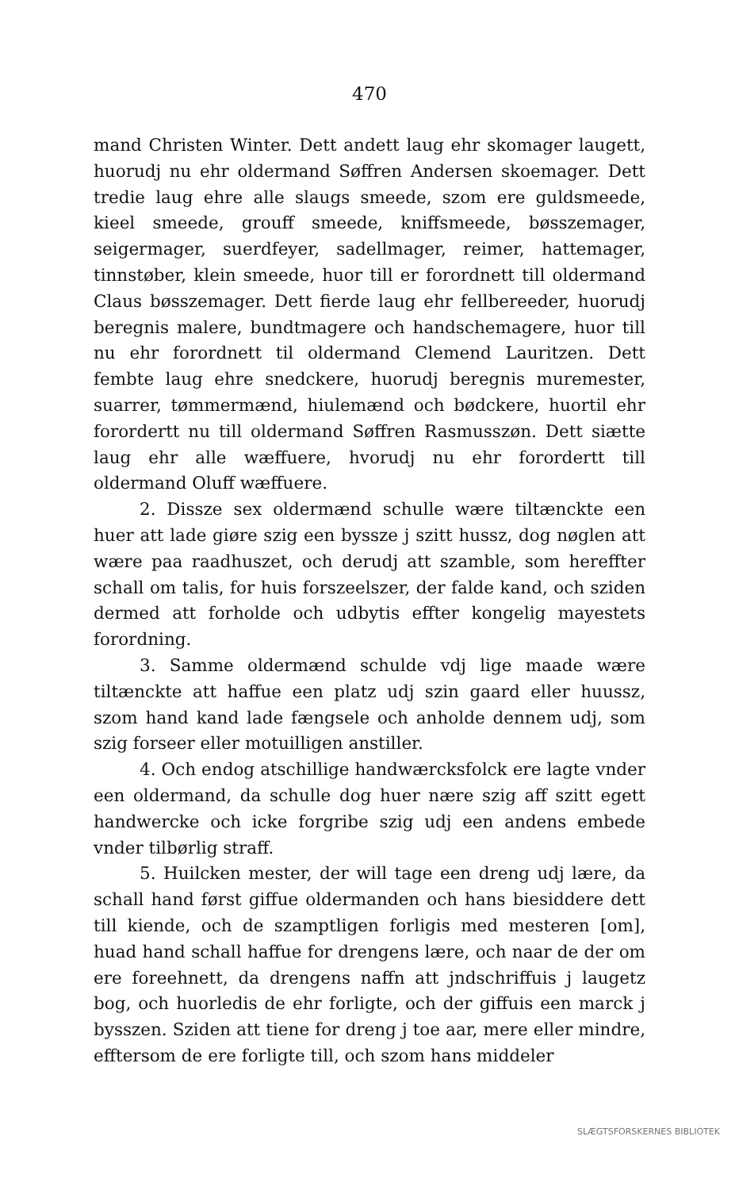470
mand Christen Winter. Dett andett laug ehr skomager laugett, huorudj nu ehr oldermand Søffren Andersen skoemager. Dett tredie laug ehre alle slaugs smeede, szom ere guldsmeede, kieel smeede, grouff smeede, kniffsmeede, bøsszemager, seigermager, suerdfeyer, sadellmager, reimer, hattemager, tinnstøber, klein smeede, huor till er forordnett till oldermand Claus bøsszemager. Dett fierde laug ehr fellbereeder, huorudj beregnis malere, bundtmagere och handschemagere, huor till nu ehr forordnett til oldermand Clemend Lauritzen. Dett fembte laug ehre snedckere, huorudj beregnis muremester, suarrer, tømmermænd, hiulemænd och bødckere, huortil ehr forordertt nu till oldermand Søffren Rasmusszøn. Dett siætte laug ehr alle wæffuere, hvorudj nu ehr forordertt till oldermand Oluff wæffuere.
2. Dissze sex oldermænd schulle wære tiltænckte een huer att lade giøre szig een byssze j szitt hussz, dog nøglen att wære paa raadhuszet, och derudj att szamble, som hereffter schall om talis, for huis forszeelszer, der falde kand, och sziden dermed att forholde och udbytis effter kongelig mayestets forordning.
3. Samme oldermænd schulde vdj lige maade wære tiltænckte att haffue een platz udj szin gaard eller huussz, szom hand kand lade fængsele och anholde dennem udj, som szig forseer eller motuilligen anstiller.
4. Och endog atschillige handwærcksfolck ere lagte vnder een oldermand, da schulle dog huer nære szig aff szitt egett handwercke och icke forgribe szig udj een andens embede vnder tilbørlig straff.
5. Huilcken mester, der will tage een dreng udj lære, da schall hand først giffue oldermanden och hans biesiddere dett till kiende, och de szamptligen forligis med mesteren [om], huad hand schall haffue for drengens lære, och naar de der om ere foreehnett, da drengens naffn att jndschriffuis j laugetz bog, och huorledis de ehr forligte, och der giffuis een marck j bysszen. Sziden att tiene for dreng j toe aar, mere eller mindre, efftersom de ere forligte till, och szom hans middeler
SLÆGTSFORSKERNES BIBLIOTEK